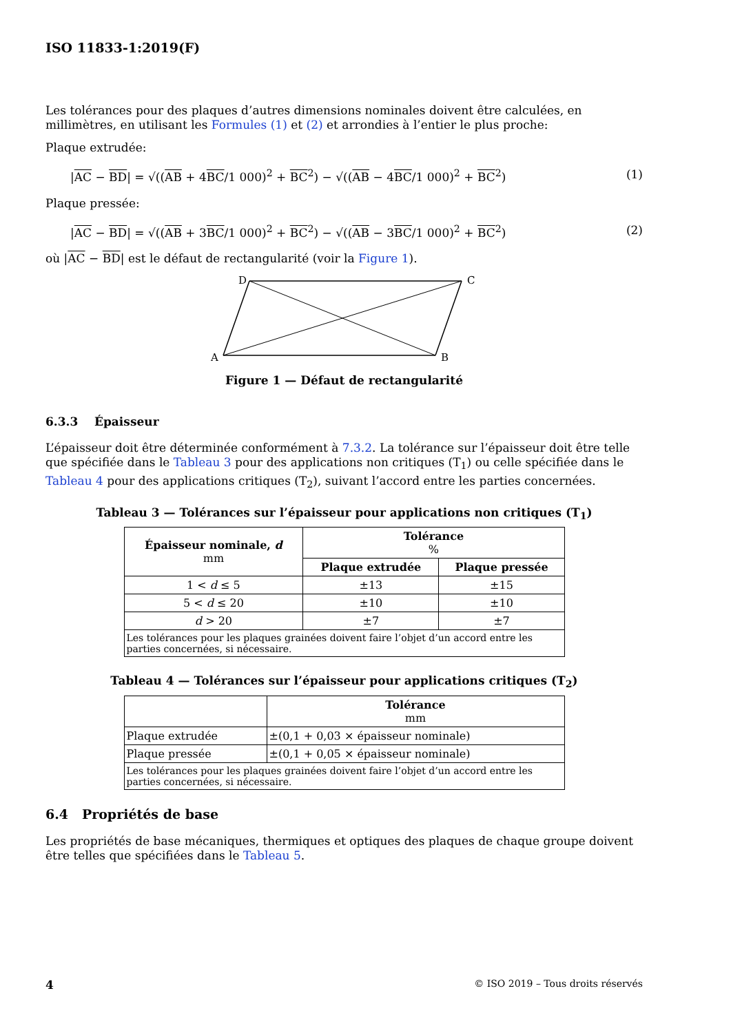ISO 11833-1:2019(F)
Les tolérances pour des plaques d’autres dimensions nominales doivent être calculées, en millimètres, en utilisant les Formules (1) et (2) et arrondies à l’entier le plus proche:
Plaque extrudée:
|AC − BD| = √((AB + 4BC/1 000)<sup>2</sup> + BC<sup>2</sup>) − √((AB − 4BC/1 000)<sup>2</sup> + BC<sup>2</sup>) (1)
Plaque pressée:
|AC − BD| = √((AB + 3BC/1 000)<sup>2</sup> + BC<sup>2</sup>) − √((AB − 3BC/1 000)<sup>2</sup> + BC<sup>2</sup>) (2)
où |AC − BD| est le défaut de rectangularité (voir la Figure 1).
D
C
A
B
Figure 1 — Défaut de rectangularité
6.3.3 Épaisseur
L’épaisseur doit être déterminée conformément à 7.3.2. La tolérance sur l’épaisseur doit être telle que spécifiée dans le Tableau 3 pour des applications non critiques (T<sub>1</sub>) ou celle spécifiée dans le Tableau 4 pour des applications critiques (T<sub>2</sub>), suivant l’accord entre les parties concernées.
Tableau 3 — Tolérances sur l’épaisseur pour applications non critiques (T<sub>1</sub>)
| Épaisseur nominale, d mm | Tolérance % | |
| --- | --- | --- |
| | Plaque extrudée | Plaque pressée |
| 1 < d ≤ 5 | ±13 | ±15 |
| 5 < d ≤ 20 | ±10 | ±10 |
| d > 20 | ±7 | ±7 |
| Les tolérances pour les plaques grainées doivent faire l’objet d’un accord entre les parties concernées, si nécessaire. | | |
Tableau 4 — Tolérances sur l’épaisseur pour applications critiques (T<sub>2</sub>)
| | Tolérance mm |
| --- | --- |
| Plaque extrudée | ±(0,1 + 0,03 × épaisseur nominale) |
| Plaque pressée | ±(0,1 + 0,05 × épaisseur nominale) |
| Les tolérances pour les plaques grainées doivent faire l’objet d’un accord entre les parties concernées, si nécessaire. | |
6.4 Propriétés de base
Les propriétés de base mécaniques, thermiques et optiques des plaques de chaque groupe doivent être telles que spécifiées dans le Tableau 5.
4 © ISO 2019 – Tous droits réservés